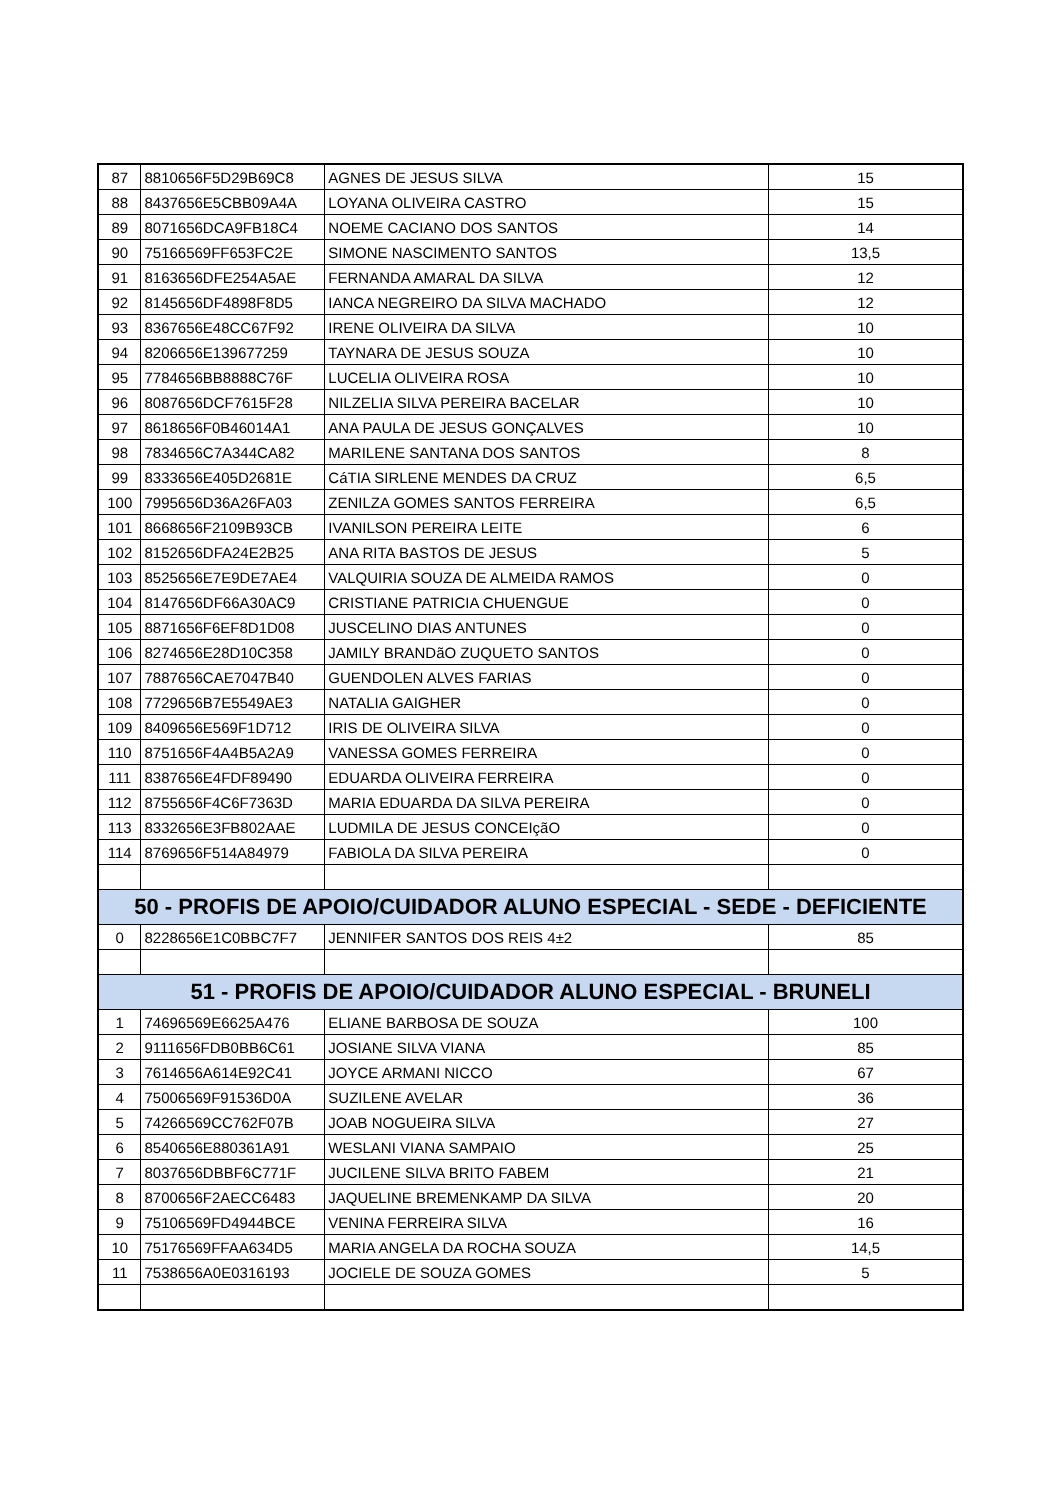| 87 | 8810656F5D29B69C8 | AGNES DE JESUS SILVA | 15 |
| 88 | 8437656E5CBB09A4A | LOYANA OLIVEIRA CASTRO | 15 |
| 89 | 8071656DCA9FB18C4 | NOEME CACIANO DOS SANTOS | 14 |
| 90 | 75166569FF653FC2E | SIMONE NASCIMENTO SANTOS | 13,5 |
| 91 | 8163656DFE254A5AE | FERNANDA AMARAL DA SILVA | 12 |
| 92 | 8145656DF4898F8D5 | IANCA NEGREIRO DA SILVA MACHADO | 12 |
| 93 | 8367656E48CC67F92 | IRENE OLIVEIRA DA SILVA | 10 |
| 94 | 8206656E139677259 | TAYNARA DE JESUS SOUZA | 10 |
| 95 | 7784656BB8888C76F | LUCELIA OLIVEIRA ROSA | 10 |
| 96 | 8087656DCF7615F28 | NILZELIA SILVA PEREIRA BACELAR | 10 |
| 97 | 8618656F0B46014A1 | ANA PAULA DE JESUS GONÇALVES | 10 |
| 98 | 7834656C7A344CA82 | MARILENE SANTANA DOS SANTOS | 8 |
| 99 | 8333656E405D2681E | CáTIA SIRLENE MENDES DA CRUZ | 6,5 |
| 100 | 7995656D36A26FA03 | ZENILZA GOMES SANTOS FERREIRA | 6,5 |
| 101 | 8668656F2109B93CB | IVANILSON PEREIRA LEITE | 6 |
| 102 | 8152656DFA24E2B25 | ANA RITA BASTOS DE JESUS | 5 |
| 103 | 8525656E7E9DE7AE4 | VALQUIRIA SOUZA DE ALMEIDA RAMOS | 0 |
| 104 | 8147656DF66A30AC9 | CRISTIANE PATRICIA CHUENGUE | 0 |
| 105 | 8871656F6EF8D1D08 | JUSCELINO DIAS ANTUNES | 0 |
| 106 | 8274656E28D10C358 | JAMILY BRANDãO ZUQUETO SANTOS | 0 |
| 107 | 7887656CAE7047B40 | GUENDOLEN ALVES FARIAS | 0 |
| 108 | 7729656B7E5549AE3 | NATALIA GAIGHER | 0 |
| 109 | 8409656E569F1D712 | IRIS DE OLIVEIRA SILVA | 0 |
| 110 | 8751656F4A4B5A2A9 | VANESSA GOMES FERREIRA | 0 |
| 111 | 8387656E4FDF89490 | EDUARDA OLIVEIRA FERREIRA | 0 |
| 112 | 8755656F4C6F7363D | MARIA EDUARDA DA SILVA PEREIRA | 0 |
| 113 | 8332656E3FB802AAE | LUDMILA DE JESUS CONCEIçãO | 0 |
| 114 | 8769656F514A84979 | FABIOLA DA SILVA PEREIRA | 0 |
| 50 - PROFIS DE APOIO/CUIDADOR ALUNO ESPECIAL - SEDE - DEFICIENTE | | | |
| 0 | 8228656E1C0BBC7F7 | JENNIFER SANTOS DOS REIS 4±2 | 85 |
| 51 - PROFIS DE APOIO/CUIDADOR ALUNO ESPECIAL - BRUNELI | | | |
| 1 | 74696569E6625A476 | ELIANE BARBOSA DE SOUZA | 100 |
| 2 | 9111656FDB0BB6C61 | JOSIANE SILVA VIANA | 85 |
| 3 | 7614656A614E92C41 | JOYCE ARMANI NICCO | 67 |
| 4 | 75006569F91536D0A | SUZILENE AVELAR | 36 |
| 5 | 74266569CC762F07B | JOAB NOGUEIRA SILVA | 27 |
| 6 | 8540656E880361A91 | WESLANI VIANA SAMPAIO | 25 |
| 7 | 8037656DBBF6C771F | JUCILENE SILVA BRITO FABEM | 21 |
| 8 | 8700656F2AECC6483 | JAQUELINE BREMENKAMP DA SILVA | 20 |
| 9 | 75106569FD4944BCE | VENINA FERREIRA SILVA | 16 |
| 10 | 75176569FFAA634D5 | MARIA ANGELA DA ROCHA SOUZA | 14,5 |
| 11 | 7538656A0E0316193 | JOCIELE DE SOUZA GOMES | 5 |